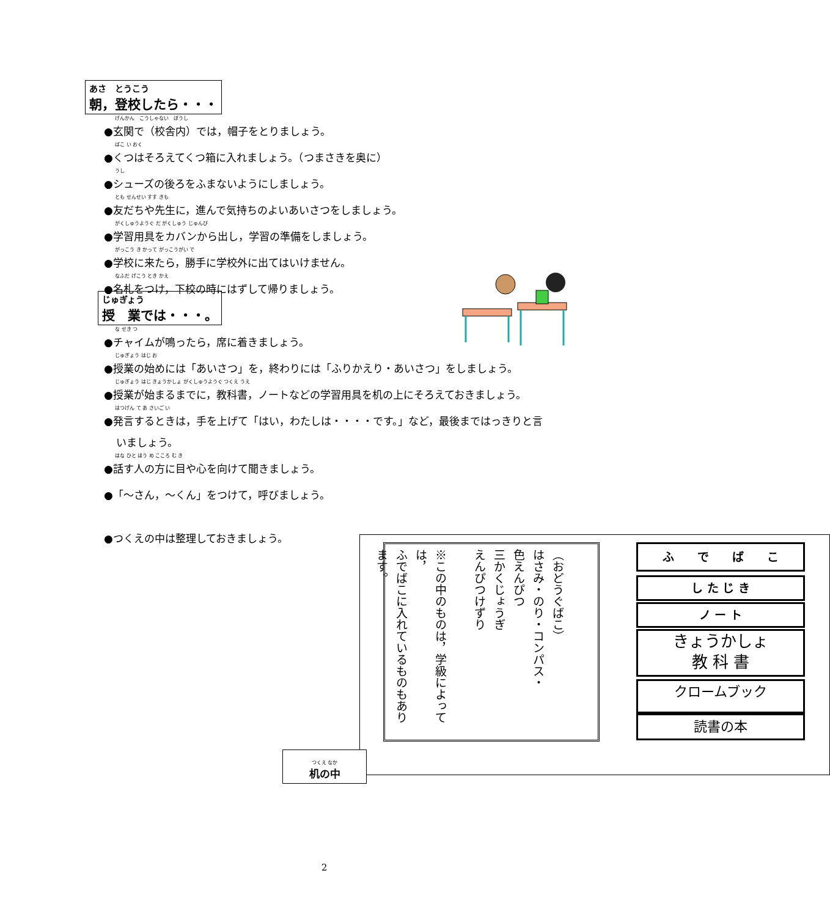あさ　とうこう
朝，登校したら・・・
げんかん　こうしゃない　ぼうし
●玄関で（校舎内）では，帽子をとりましょう。
ばこ い おく
●くつはそろえてくつ箱に入れましょう。（つまさきを奥に）
うし
●シューズの後ろをふまないようにしましょう。
とも せんせい すす きも
●友だちや先生に，進んで気持ちのよいあいさつをしましょう。
がくしゅうようぐ だ がくしゅう じゅんび
●学習用具をカバンから出し，学習の準備をしましょう。
がっこう き かって がっこうがい で
●学校に来たら，勝手に学校外に出てはいけません。
なふだ げこう とき かえ
●名札をつけ，下校の時にはずして帰りましょう。
じゅぎょう
授　業では・・・。
な せき つ
●チャイムが鳴ったら，席に着きましょう。
じゅぎょう はじ お
●授業の始めには「あいさつ」を，終わりには「ふりかえり・あいさつ」をしましょう。
じゅぎょう はじ きょうかしょ がくしゅうようぐ つくえ うえ
●授業が始まるまでに，教科書，ノートなどの学習用具を机の上にそろえておきましょう。
はつげん て あ さいご い
●発言するときは，手を上げて「はい，わたしは・・・・です。」など，最後まではっきりと言
いましょう。
はな ひと ほう め こころ む き
●話す人の方に目や心を向けて聞きましょう。
●「～さん，～くん」をつけて，呼びましょう。
●つくえの中は整理しておきましょう。
（おどうぐばこ）
はさみ・のり・コンパス・
色えんぴつ
三かくじょうぎ
えんぴつけずり
※この中のものは，学級によっては，
ふでばこに入れているものもあり
ます。
ふ　　で　　ば　　こ
し た じ き
ノ ー ト
きょうかしょ
教 科 書
クロームブック
読書の本
つくえ なか
机の中
2